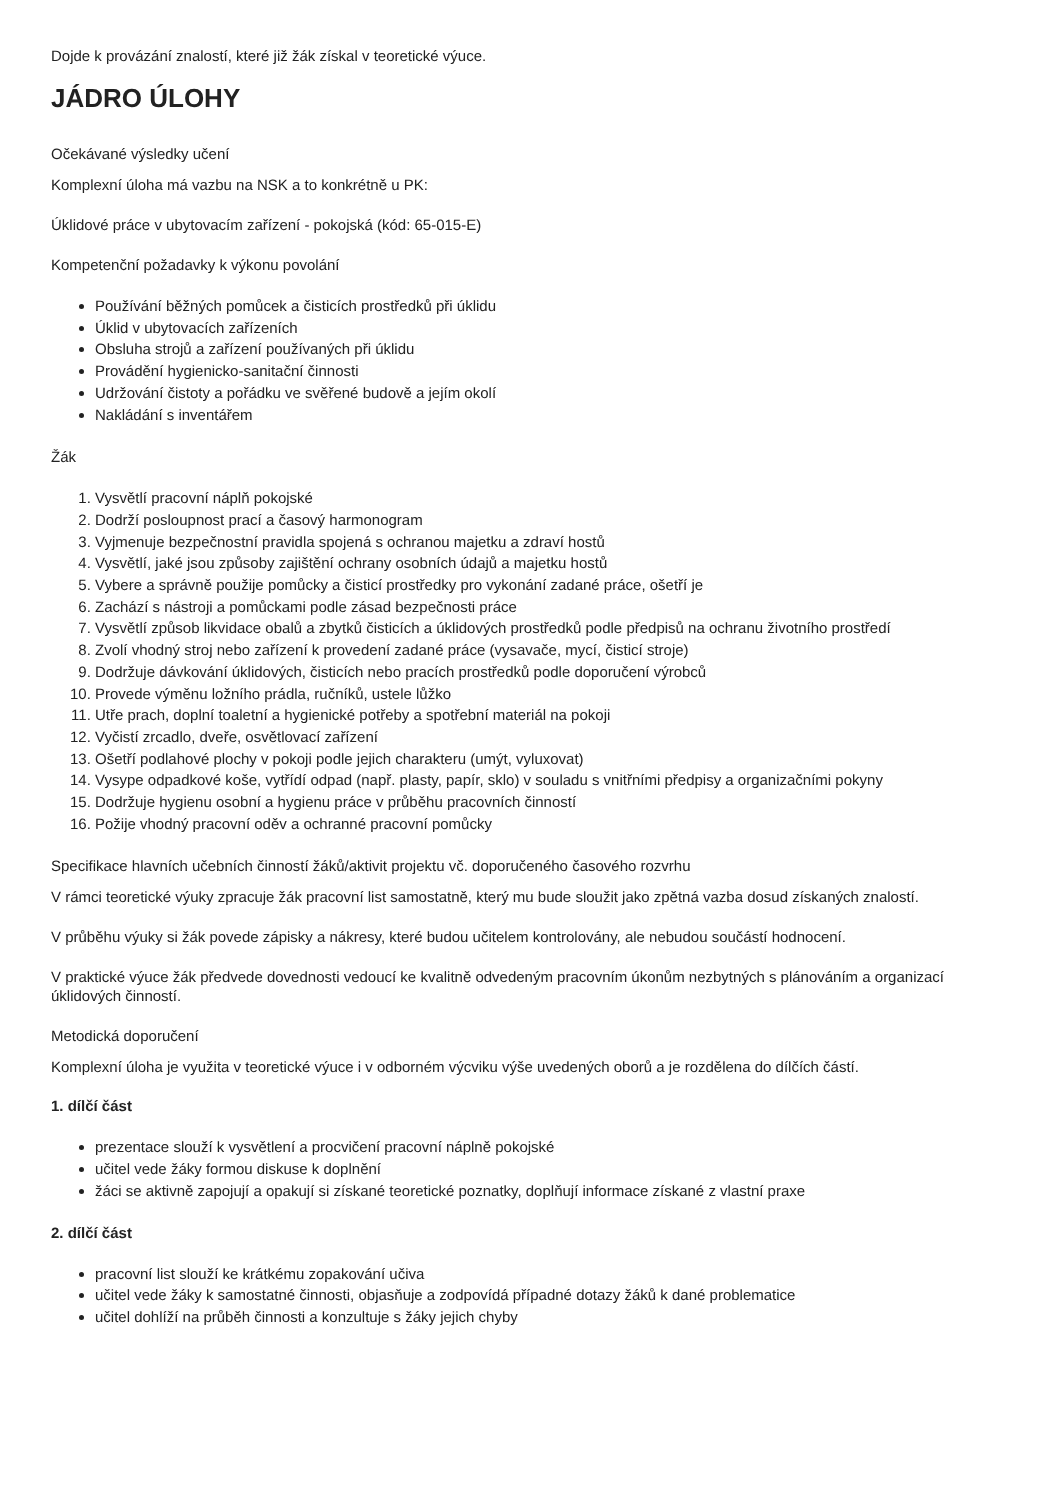Dojde k provázání znalostí, které již žák získal v teoretické výuce.
JÁDRO ÚLOHY
Očekávané výsledky učení
Komplexní úloha má vazbu na NSK a to konkrétně u PK:
Úklidové práce v ubytovacím zařízení - pokojská (kód: 65-015-E)
Kompetenční požadavky k výkonu povolání
Používání běžných pomůcek a čisticích prostředků při úklidu
Úklid v ubytovacích zařízeních
Obsluha strojů a zařízení používaných při úklidu
Provádění hygienicko-sanitační činnosti
Udržování čistoty a pořádku ve svěřené budově a jejím okolí
Nakládání s inventářem
Žák
1. Vysvětlí pracovní náplň pokojské
2. Dodrží posloupnost prací a časový harmonogram
3. Vyjmenuje bezpečnostní pravidla spojená s ochranou majetku a zdraví hostů
4. Vysvětlí, jaké jsou způsoby zajištění ochrany osobních údajů a majetku hostů
5. Vybere a správně použije pomůcky a čisticí prostředky pro vykonání zadané práce, ošetří je
6. Zachází s nástroji a pomůckami podle zásad bezpečnosti práce
7. Vysvětlí způsob likvidace obalů a zbytků čisticích a úklidových prostředků podle předpisů na ochranu životního prostředí
8. Zvolí vhodný stroj nebo zařízení k provedení zadané práce (vysavače, mycí, čisticí stroje)
9. Dodržuje dávkování úklidových, čisticích nebo pracích prostředků podle doporučení výrobců
10. Provede výměnu ložního prádla, ručníků, ustele lůžko
11. Utře prach, doplní toaletní a hygienické potřeby a spotřební materiál na pokoji
12. Vyčistí zrcadlo, dveře, osvětlovací zařízení
13. Ošetří podlahové plochy v pokoji podle jejich charakteru (umýt, vyluxovat)
14. Vysype odpadkové koše, vytřídí odpad (např. plasty, papír, sklo) v souladu s vnitřními předpisy a organizačními pokyny
15. Dodržuje hygienu osobní a hygienu práce v průběhu pracovních činností
16. Požije vhodný pracovní oděv a ochranné pracovní pomůcky
Specifikace hlavních učebních činností žáků/aktivit projektu vč. doporučeného časového rozvrhu
V rámci teoretické výuky zpracuje žák pracovní list samostatně, který mu bude sloužit jako zpětná vazba dosud získaných znalostí.
V průběhu výuky si žák povede zápisky a nákresy, které budou učitelem kontrolovány, ale nebudou součástí hodnocení.
V praktické výuce žák předvede dovednosti vedoucí ke kvalitně odvedeným pracovním úkonům nezbytných s plánováním a organizací úklidových činností.
Metodická doporučení
Komplexní úloha je využita v teoretické výuce i v odborném výcviku výše uvedených oborů a je rozdělena do dílčích částí.
1. dílčí část
prezentace slouží k vysvětlení a procvičení pracovní náplně pokojské
učitel vede žáky formou diskuse k doplnění
žáci se aktivně zapojují a opakují si získané teoretické poznatky, doplňují informace získané z vlastní praxe
2. dílčí část
pracovní list slouží ke krátkému zopakování učiva
učitel vede žáky k samostatné činnosti, objasňuje a zodpovídá případné dotazy žáků k dané problematice
učitel dohlíží na průběh činnosti a konzultuje s žáky jejich chyby